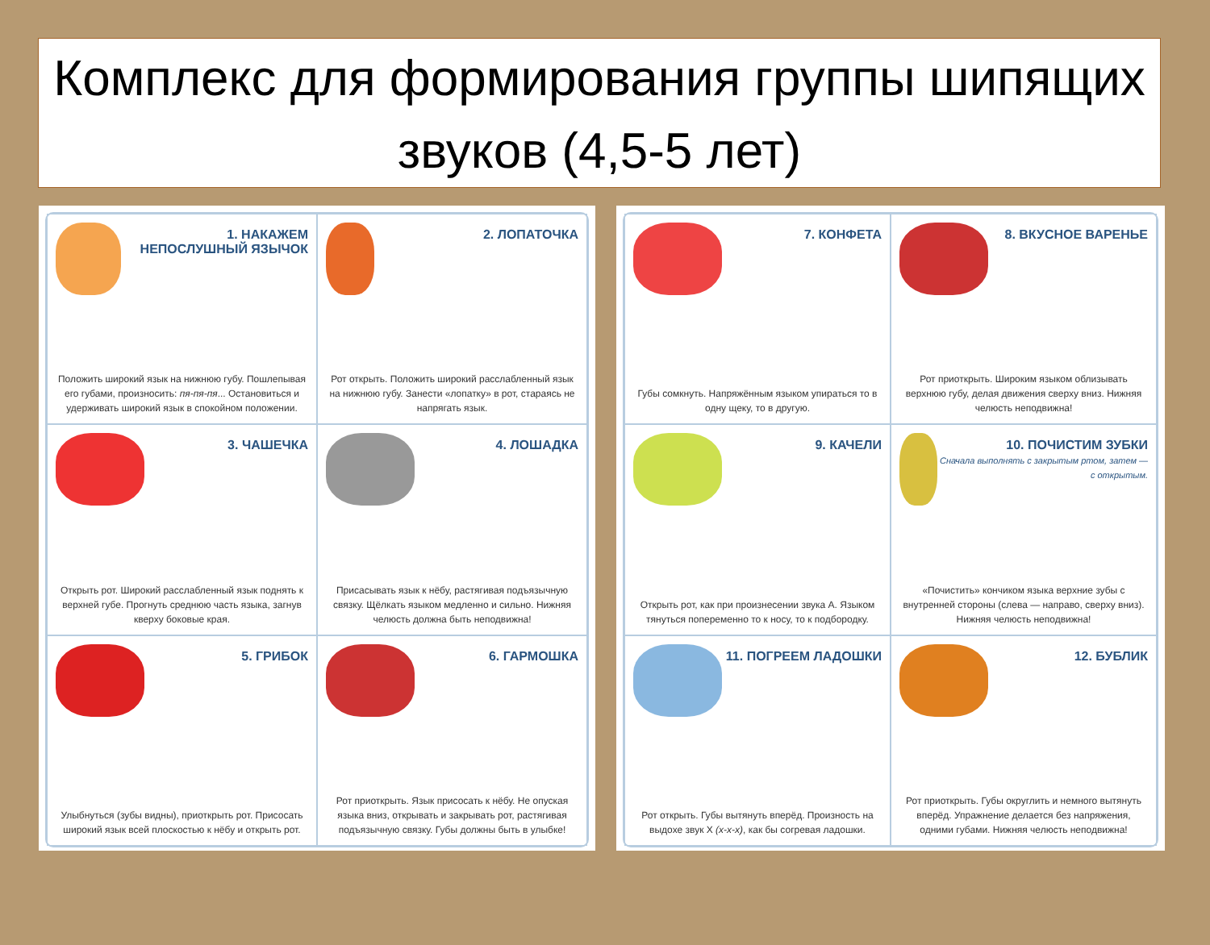Комплекс для формирования группы шипящих звуков (4,5-5 лет)
1. НАКАЖЕМ НЕПОСЛУШНЫЙ ЯЗЫЧОК
Положить широкий язык на нижнюю губу. Пошлепывая его губами, произносить: пя-пя-пя... Остановиться и удерживать широкий язык в спокойном положении.
2. ЛОПАТОЧКА
Рот открыть. Положить широкий расслабленный язык на нижнюю губу. Занести «лопатку» в рот, стараясь не напрягать язык.
3. ЧАШЕЧКА
Открыть рот. Широкий расслабленный язык поднять к верхней губе. Прогнуть среднюю часть языка, загнув кверху боковые края.
4. ЛОШАДКА
Присасывать язык к нёбу, растягивая подъязычную связку. Щёлкать языком медленно и сильно. Нижняя челюсть должна быть неподвижна!
5. ГРИБОК
Улыбнуться (зубы видны), приоткрыть рот. Присосать широкий язык всей плоскостью к нёбу и открыть рот.
6. ГАРМОШКА
Рот приоткрыть. Язык присосать к нёбу. Не опуская языка вниз, открывать и закрывать рот, растягивая подъязычную связку. Губы должны быть в улыбке!
7. КОНФЕТА
Губы сомкнуть. Напряжённым языком упираться то в одну щеку, то в другую.
8. ВКУСНОЕ ВАРЕНЬЕ
Рот приоткрыть. Широким языком облизывать верхнюю губу, делая движения сверху вниз. Нижняя челюсть неподвижна!
9. КАЧЕЛИ
Открыть рот, как при произнесении звука А. Языком тянуться попеременно то к носу, то к подбородку.
10. ПОЧИСТИМ ЗУБКИ
Сначала выполнять с закрытым ртом, затем — с открытым.
«Почистить» кончиком языка верхние зубы с внутренней стороны (слева — направо, сверху вниз). Нижняя челюсть неподвижна!
11. ПОГРЕЕМ ЛАДОШКИ
Рот открыть. Губы вытянуть вперёд. Произность на выдохе звук Х (х-х-х), как бы согревая ладошки.
12. БУБЛИК
Рот приоткрыть. Губы округлить и немного вытянуть вперёд. Упражнение делается без напряжения, одними губами. Нижняя челюсть неподвижна!